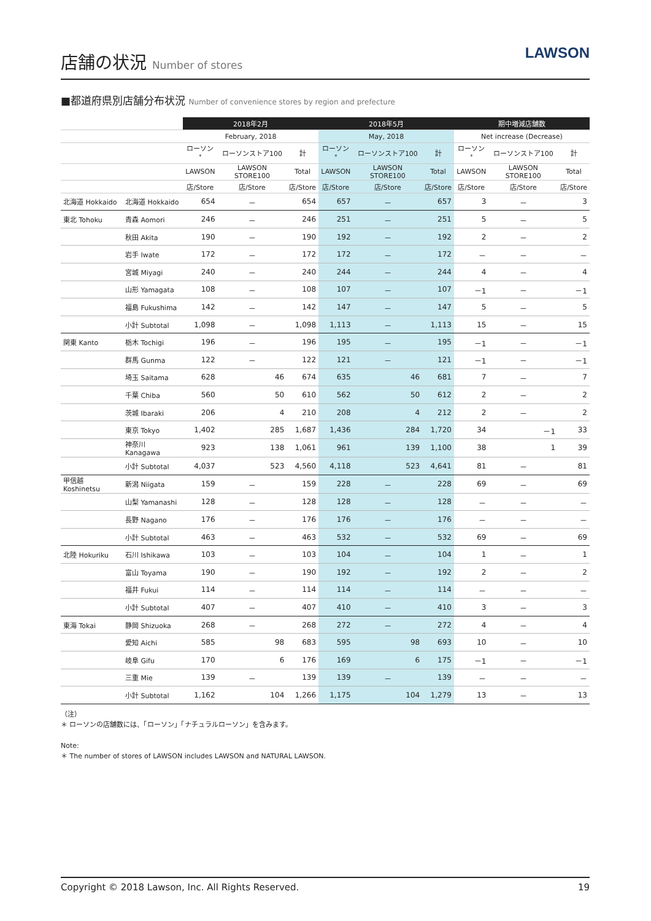店舗の状況 Number of stores
LAWSON
■都道府県別店舗分布状況 Number of convenience stores by region and prefecture
| | | 2018年2月 | | | 2018年5月 | | | 期中増減店舗数 | | |
| --- | --- | --- | --- | --- | --- | --- | --- | --- | --- | --- |
| | | February, 2018 | | | May, 2018 | | | Net increase (Decrease) | | |
| | | ローソン<sup>*</sup> | ローソンストア100 | 計 | ローソン<sup>*</sup> | ローソンストア100 | 計 | ローソン<sup>*</sup> | ローソンストア100 | 計 |
| | | LAWSON | LAWSON STORE100 | Total | LAWSON | LAWSON STORE100 | Total | LAWSON | LAWSON STORE100 | Total |
| | | 店/Store | 店/Store | 店/Store | 店/Store | 店/Store | 店/Store | 店/Store | 店/Store | 店/Store |
| 北海道 Hokkaido | 北海道 Hokkaido | 654 | － | 654 | 657 | － | 657 | 3 | － | 3 |
| 東北 Tohoku | 青森 Aomori | 246 | － | 246 | 251 | － | 251 | 5 | － | 5 |
| | 秋田 Akita | 190 | － | 190 | 192 | － | 192 | 2 | － | 2 |
| | 岩手 Iwate | 172 | － | 172 | 172 | － | 172 | － | － | － |
| | 宮城 Miyagi | 240 | － | 240 | 244 | － | 244 | 4 | － | 4 |
| | 山形 Yamagata | 108 | － | 108 | 107 | － | 107 | －1 | － | －1 |
| | 福島 Fukushima | 142 | － | 142 | 147 | － | 147 | 5 | － | 5 |
| | 小計 Subtotal | 1,098 | － | 1,098 | 1,113 | － | 1,113 | 15 | － | 15 |
| 関東 Kanto | 栃木 Tochigi | 196 | － | 196 | 195 | － | 195 | －1 | － | －1 |
| | 群馬 Gunma | 122 | － | 122 | 121 | － | 121 | －1 | － | －1 |
| | 埼玉 Saitama | 628 | 46 | 674 | 635 | 46 | 681 | 7 | － | 7 |
| | 千葉 Chiba | 560 | 50 | 610 | 562 | 50 | 612 | 2 | － | 2 |
| | 茨城 Ibaraki | 206 | 4 | 210 | 208 | 4 | 212 | 2 | － | 2 |
| | 東京 Tokyo | 1,402 | 285 | 1,687 | 1,436 | 284 | 1,720 | 34 | －1 | 33 |
| | 神奈川 Kanagawa | 923 | 138 | 1,061 | 961 | 139 | 1,100 | 38 | 1 | 39 |
| | 小計 Subtotal | 4,037 | 523 | 4,560 | 4,118 | 523 | 4,641 | 81 | － | 81 |
| 甲信越 Koshinetsu | 新潟 Niigata | 159 | － | 159 | 228 | － | 228 | 69 | － | 69 |
| | 山梨 Yamanashi | 128 | － | 128 | 128 | － | 128 | － | － | － |
| | 長野 Nagano | 176 | － | 176 | 176 | － | 176 | － | － | － |
| | 小計 Subtotal | 463 | － | 463 | 532 | － | 532 | 69 | － | 69 |
| 北陸 Hokuriku | 石川 Ishikawa | 103 | － | 103 | 104 | － | 104 | 1 | － | 1 |
| | 富山 Toyama | 190 | － | 190 | 192 | － | 192 | 2 | － | 2 |
| | 福井 Fukui | 114 | － | 114 | 114 | － | 114 | － | － | － |
| | 小計 Subtotal | 407 | － | 407 | 410 | － | 410 | 3 | － | 3 |
| 東海 Tokai | 静岡 Shizuoka | 268 | － | 268 | 272 | － | 272 | 4 | － | 4 |
| | 愛知 Aichi | 585 | 98 | 683 | 595 | 98 | 693 | 10 | － | 10 |
| | 岐阜 Gifu | 170 | 6 | 176 | 169 | 6 | 175 | －1 | － | －1 |
| | 三重 Mie | 139 | － | 139 | 139 | － | 139 | － | － | － |
| | 小計 Subtotal | 1,162 | 104 | 1,266 | 1,175 | 104 | 1,279 | 13 | － | 13 |
（注）
＊ ローソンの店舗数には、「ローソン」「ナチュラルローソン」を含みます。
Note:
＊ The number of stores of LAWSON includes LAWSON and NATURAL LAWSON.
Copyright © 2018 Lawson, Inc. All Rights Reserved. 19